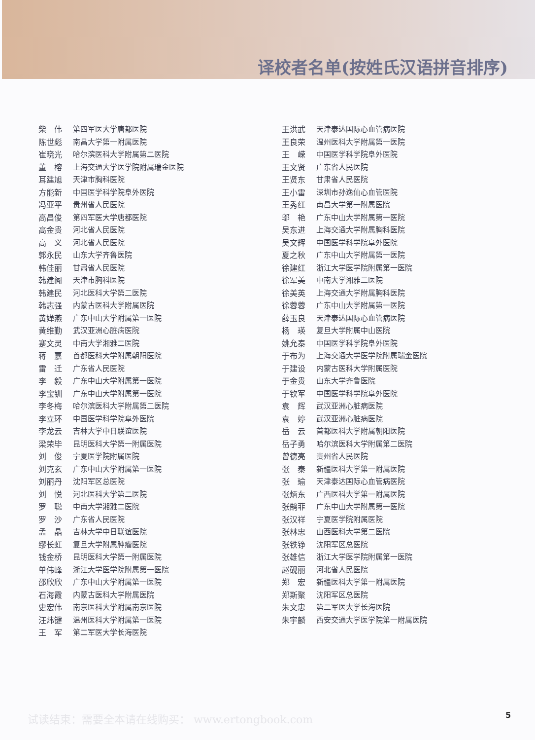译校者名单(按姓氏汉语拼音排序)
柴　伟 第四军医大学唐都医院
陈世彪 南昌大学第一附属医院
崔晓光 哈尔滨医科大学附属第二医院
董　榕 上海交通大学医学院附属瑞金医院
耳建旭 天津市胸科医院
方能新 中国医学科学院阜外医院
冯亚平 贵州省人民医院
高昌俊 第四军医大学唐都医院
高金贵 河北省人民医院
高　义 河北省人民医院
郭永民 山东大学齐鲁医院
韩佳丽 甘肃省人民医院
韩建阁 天津市胸科医院
韩建民 河北医科大学第二医院
韩志强 内蒙古医科大学附属医院
黄婵燕 广东中山大学附属第一医院
黄维勤 武汉亚洲心脏病医院
蹇文灵 中南大学湘雅二医院
蒋　嘉 首都医科大学附属朝阳医院
雷　迁 广东省人民医院
李　毅 广东中山大学附属第一医院
李宝钏 广东中山大学附属第一医院
李冬梅 哈尔滨医科大学附属第二医院
李立环 中国医学科学院阜外医院
李龙云 吉林大学中日联谊医院
梁荣毕 昆明医科大学第一附属医院
刘　俊 宁夏医学院附属医院
刘克玄 广东中山大学附属第一医院
刘丽丹 沈阳军区总医院
刘　悦 河北医科大学第二医院
罗　聪 中南大学湘雅二医院
罗　沙 广东省人民医院
孟　晶 吉林大学中日联谊医院
缪长虹 复旦大学附属肿瘤医院
钱金桥 昆明医科大学第一附属医院
单伟峰 浙江大学医学院附属第一医院
邵欣欣 广东中山大学附属第一医院
石海霞 内蒙古医科大学附属医院
史宏伟 南京医科大学附属南京医院
汪炜键 温州医科大学附属第一医院
王　军 第二军医大学长海医院
王洪武 天津泰达国际心血管病医院
王良荣 温州医科大学附属第一医院
王　嵘 中国医学科学院阜外医院
王文贤 广东省人民医院
王贤东 甘肃省人民医院
王小雷 深圳市孙逸仙心血管医院
王秀红 南昌大学第一附属医院
邬　艳 广东中山大学附属第一医院
吴东进 上海交通大学附属胸科医院
吴文辉 中国医学科学院阜外医院
夏之秋 广东中山大学附属第一医院
徐建红 浙江大学医学院附属第一医院
徐军美 中南大学湘雅二医院
徐美英 上海交通大学附属胸科医院
徐蓉蓉 广东中山大学附属第一医院
薛玉良 天津泰达国际心血管病医院
杨　瑛 复旦大学附属中山医院
姚允泰 中国医学科学院阜外医院
于布为 上海交通大学医学院附属瑞金医院
于建设 内蒙古医科大学附属医院
于金贵 山东大学齐鲁医院
于钦军 中国医学科学院阜外医院
袁　辉 武汉亚洲心脏病医院
袁　婷 武汉亚洲心脏病医院
岳　云 首都医科大学附属朝阳医院
岳子勇 哈尔滨医科大学附属第二医院
曾德亮 贵州省人民医院
张　秦 新疆医科大学第一附属医院
张　瑜 天津泰达国际心血管病医院
张炳东 广西医科大学第一附属医院
张鹄菲 广东中山大学附属第一医院
张汉祥 宁夏医学院附属医院
张林忠 山西医科大学第二医院
张铁铮 沈阳军区总医院
张雄信 浙江大学医学院附属第一医院
赵砚丽 河北省人民医院
郑　宏 新疆医科大学第一附属医院
郑斯聚 沈阳军区总医院
朱文忠 第二军医大学长海医院
朱宇麟 西安交通大学医学院第一附属医院
试读结束：需要全本请在线购买： www.ertongbook.com
5